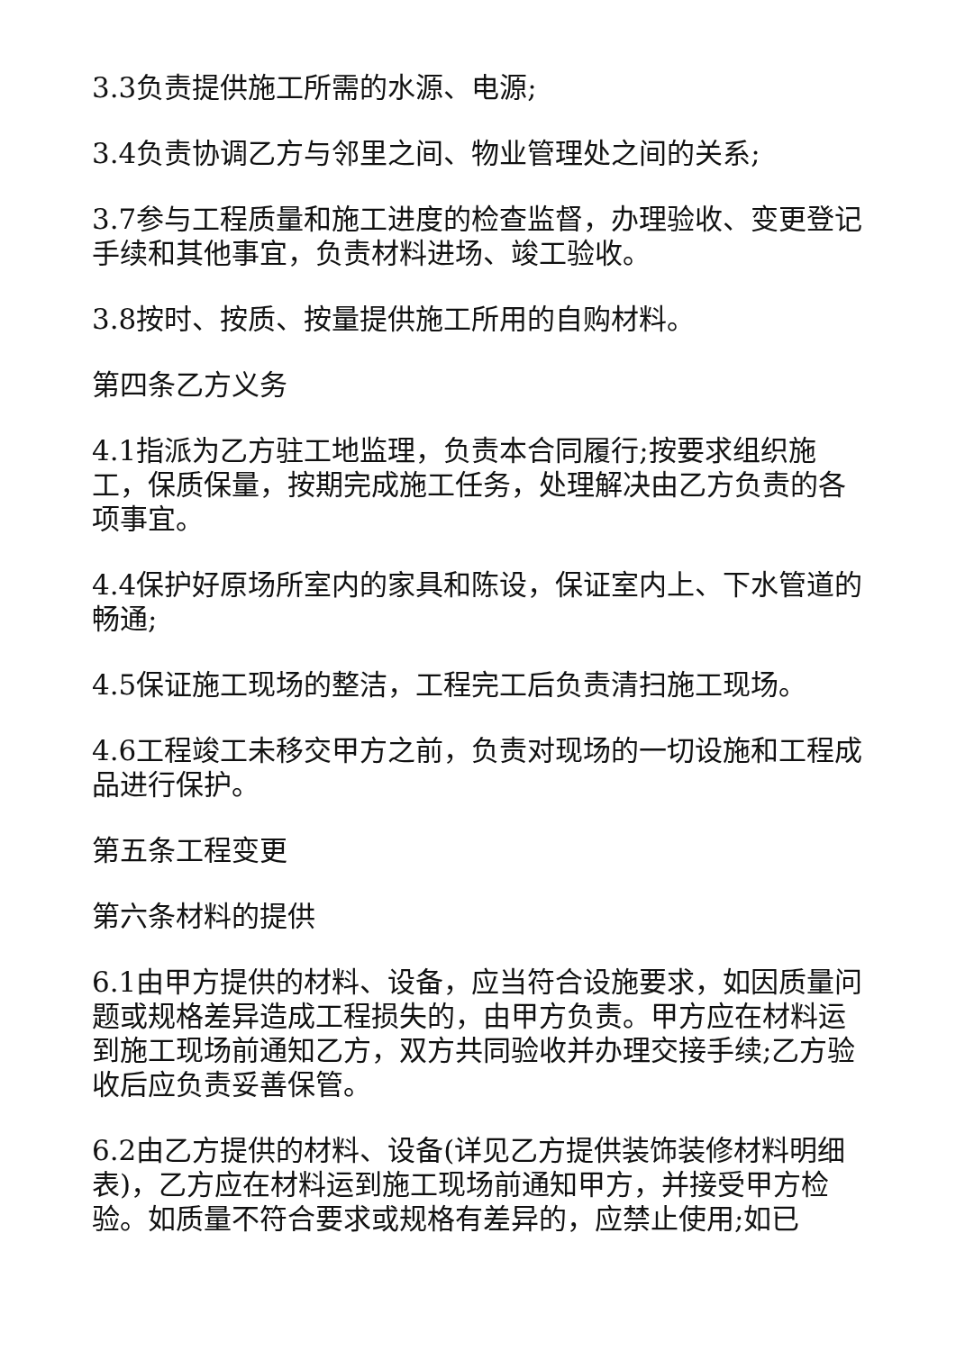3.3负责提供施工所需的水源、电源;
3.4负责协调乙方与邻里之间、物业管理处之间的关系;
3.7参与工程质量和施工进度的检查监督，办理验收、变更登记手续和其他事宜，负责材料进场、竣工验收。
3.8按时、按质、按量提供施工所用的自购材料。
第四条乙方义务
4.1指派为乙方驻工地监理，负责本合同履行;按要求组织施工，保质保量，按期完成施工任务，处理解决由乙方负责的各项事宜。
4.4保护好原场所室内的家具和陈设，保证室内上、下水管道的畅通;
4.5保证施工现场的整洁，工程完工后负责清扫施工现场。
4.6工程竣工未移交甲方之前，负责对现场的一切设施和工程成品进行保护。
第五条工程变更
第六条材料的提供
6.1由甲方提供的材料、设备，应当符合设施要求，如因质量问题或规格差异造成工程损失的，由甲方负责。甲方应在材料运到施工现场前通知乙方，双方共同验收并办理交接手续;乙方验收后应负责妥善保管。
6.2由乙方提供的材料、设备(详见乙方提供装饰装修材料明细表)，乙方应在材料运到施工现场前通知甲方，并接受甲方检验。如质量不符合要求或规格有差异的，应禁止使用;如已